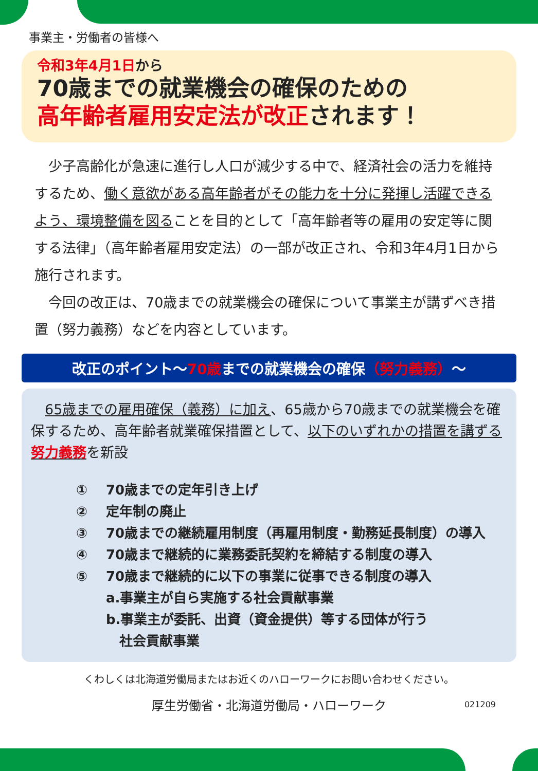事業主・労働者の皆様へ
令和3年4月1日から
70歳までの就業機会の確保のための
高年齢者雇用安定法が改正されます！
　少子高齢化が急速に進行し人口が減少する中で、経済社会の活力を維持するため、働く意欲がある高年齢者がその能力を十分に発揮し活躍できるよう、環境整備を図ることを目的として「高年齢者等の雇用の安定等に関する法律」（高年齢者雇用安定法）の一部が改正され、令和3年4月1日から施行されます。
　今回の改正は、70歳までの就業機会の確保について事業主が講ずべき措置（努力義務）などを内容としています。
改正のポイント～70歳までの就業機会の確保（努力義務）～
　65歳までの雇用確保（義務）に加え、65歳から70歳までの就業機会を確保するため、高年齢者就業確保措置として、以下のいずれかの措置を講ずる努力義務を新設
① 70歳までの定年引き上げ
② 定年制の廃止
③ 70歳までの継続雇用制度（再雇用制度・勤務延長制度）の導入
④ 70歳まで継続的に業務委託契約を締結する制度の導入
⑤ 70歳まで継続的に以下の事業に従事できる制度の導入
a.事業主が自ら実施する社会貢献事業
b.事業主が委託、出資（資金提供）等する団体が行う
　社会貢献事業
くわしくは北海道労働局またはお近くのハローワークにお問い合わせください。
厚生労働省・北海道労働局・ハローワーク 021209